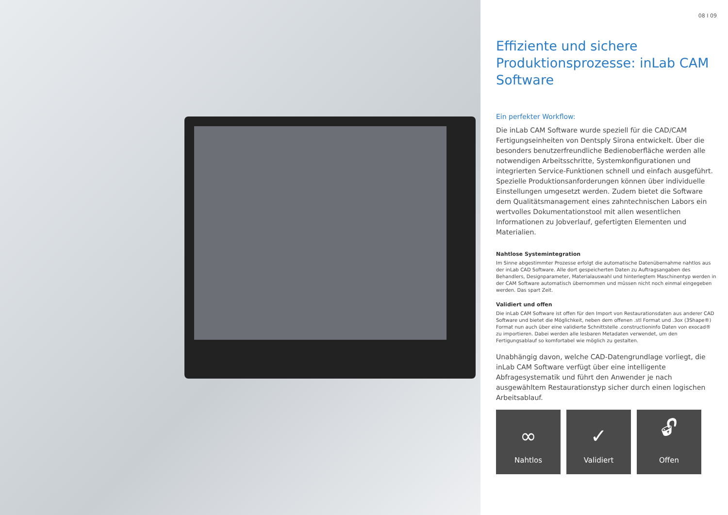08 I 09
Effiziente und sichere Produktionsprozesse: inLab CAM Software
Ein perfekter Workflow:
Die inLab CAM Software wurde speziell für die CAD/CAM Fertigungseinheiten von Dentsply Sirona entwickelt. Über die besonders benutzerfreundliche Bedienoberfläche werden alle notwendigen Arbeits­schritte, Systemkonfigurationen und integrierten Service-Funktionen schnell und einfach ausgeführt. Spezielle Produktionsanforderungen können über individuelle Einstellungen umgesetzt werden. Zudem bietet die Soft­ware dem Qualitätsmanagement eines zahntechnischen Labors ein wertvolles Dokumentationstool mit allen wesentlichen Informationen zu Jobverlauf, gefertigten Elementen und Materialien.
Nahtlose Systemintegration
Im Sinne abgestimmter Prozesse erfolgt die automatische Datenübernahme nahtlos aus der inLab CAD Software. Alle dort gespeicherten Daten zu Auftragsangaben des Behandlers, Designparameter, Materialauswahl und hinterlegtem Maschinentyp werden in der CAM Software automatisch über­nommen und müssen nicht noch einmal eingegeben werden. Das spart Zeit.
Validiert und offen
Die inLab CAM Software ist offen für den Import von Restaurationsdaten aus anderer CAD Software und bietet die Möglichkeit, neben dem offenen .stl Format und .3ox (3Shape®) Format nun auch über eine validierte Schnittstelle .constructioninfo Daten von exocad® zu importieren. Dabei werden alle lesbaren Metadaten verwendet, um den Fertigungsablauf so komfortabel wie möglich zu gestalten.
Unabhängig davon, welche CAD-Datengrundlage vorliegt, die inLab CAM Software verfügt über eine intelligente Abfragesystematik und führt den Anwender je nach ausgewähltem Restaurationstyp sicher durch einen logischen Arbeitsablauf.
∞
Nahtlos
✓
Validiert
🔓︎
Offen